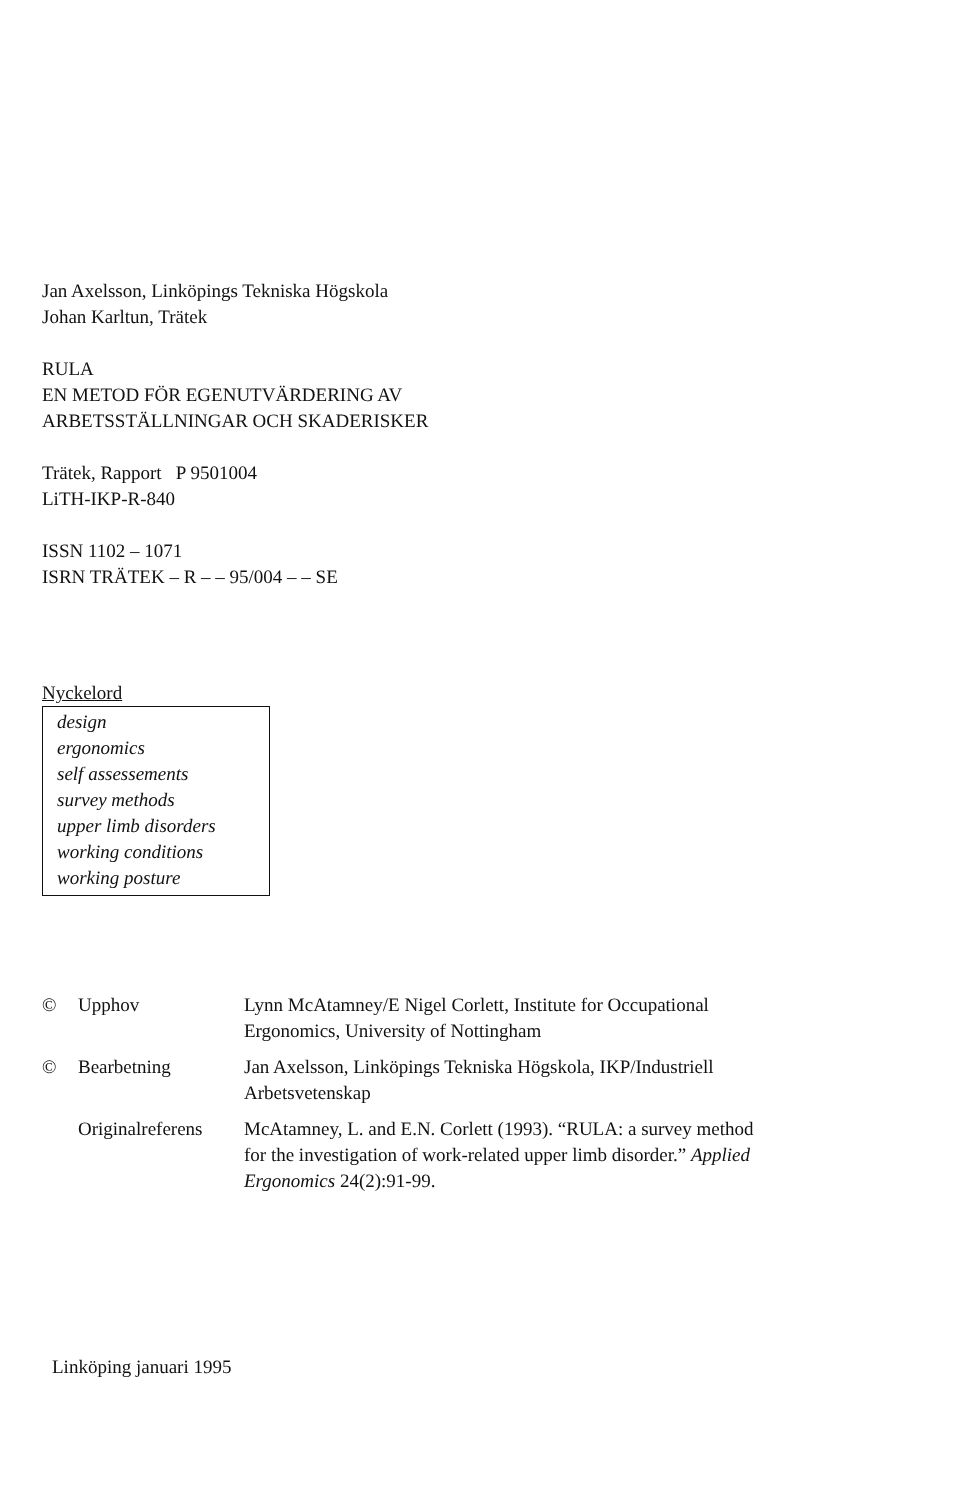Jan Axelsson, Linköpings Tekniska Högskola
Johan Karltun, Trätek
RULA
EN METOD FÖR EGENUTVÄRDERING AV
ARBETSSTÄLLNINGAR OCH SKADERISKER
Trätek, Rapport P 9501004
LiTH-IKP-R-840
ISSN 1102 – 1071
ISRN TRÄTEK – R – – 95/004 – – SE
Nyckelord
design
ergonomics
self assessements
survey methods
upper limb disorders
working conditions
working posture
| © | Upphov | Lynn McAtamney/E Nigel Corlett, Institute for Occupational Ergonomics, University of Nottingham |
| © | Bearbetning | Jan Axelsson, Linköpings Tekniska Högskola, IKP/Industriell Arbetsvetenskap |
| | Originalreferens | McAtamney, L. and E.N. Corlett (1993). “RULA: a survey method for the investigation of work-related upper limb disorder.” Applied Ergonomics 24(2):91-99. |
Linköping januari 1995